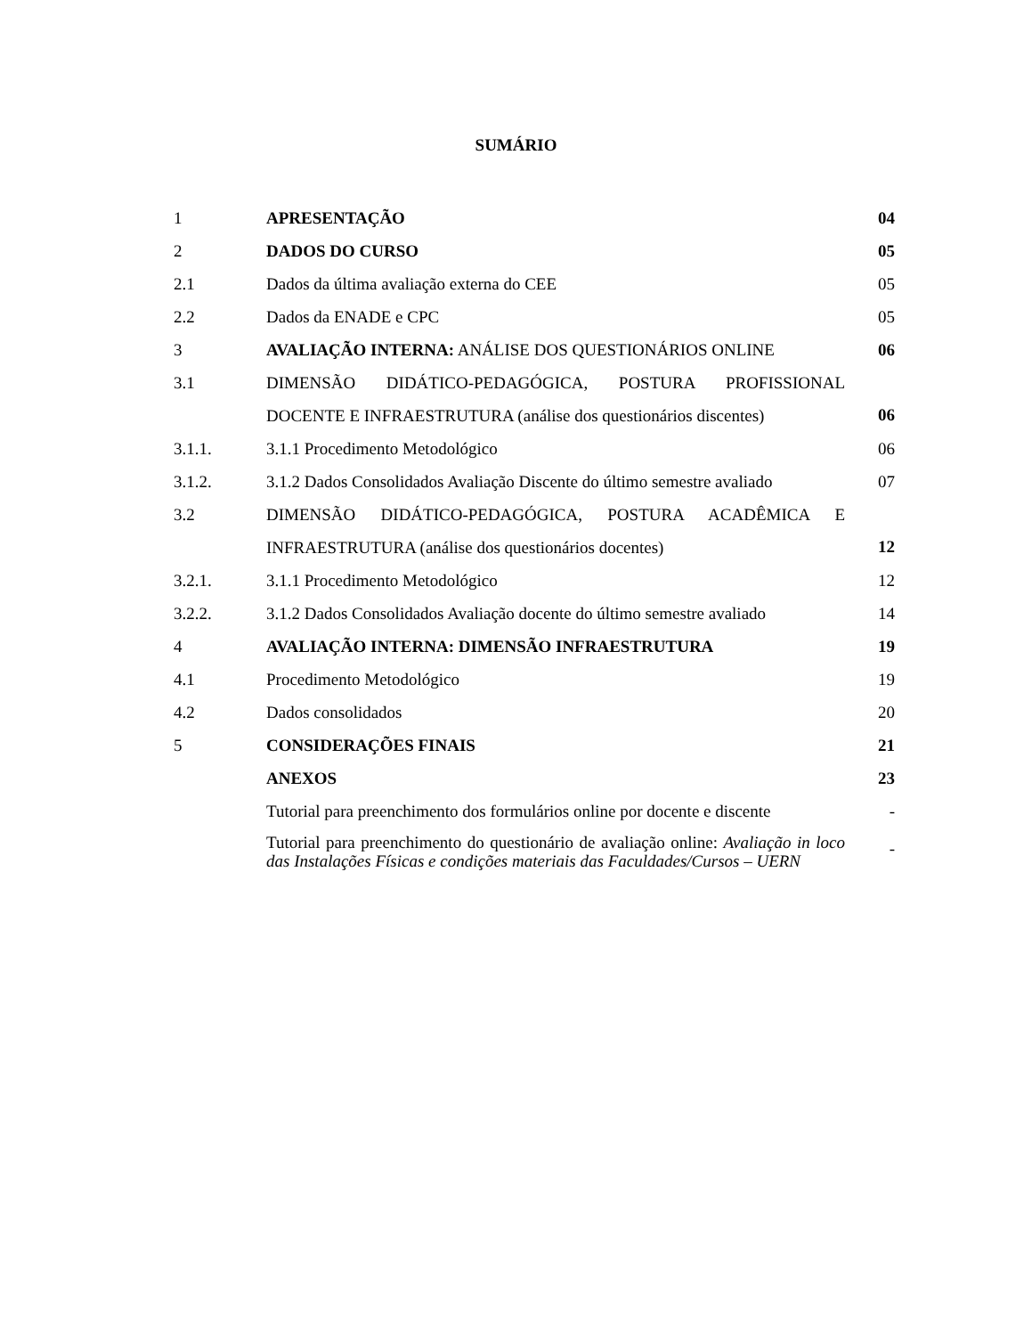SUMÁRIO
| 1 | APRESENTAÇÃO | 04 |
| 2 | DADOS DO CURSO | 05 |
| 2.1 | Dados da última avaliação externa do CEE | 05 |
| 2.2 | Dados da ENADE e CPC | 05 |
| 3 | AVALIAÇÃO INTERNA: ANÁLISE DOS QUESTIONÁRIOS ONLINE | 06 |
| 3.1 | DIMENSÃO DIDÁTICO-PEDAGÓGICA, POSTURA PROFISSIONAL DOCENTE E INFRAESTRUTURA (análise dos questionários discentes) | 06 |
| 3.1.1. | 3.1.1 Procedimento Metodológico | 06 |
| 3.1.2. | 3.1.2 Dados Consolidados Avaliação Discente do último semestre avaliado | 07 |
| 3.2 | DIMENSÃO DIDÁTICO-PEDAGÓGICA, POSTURA ACADÊMICA E INFRAESTRUTURA (análise dos questionários docentes) | 12 |
| 3.2.1. | 3.1.1 Procedimento Metodológico | 12 |
| 3.2.2. | 3.1.2 Dados Consolidados Avaliação docente do último semestre avaliado | 14 |
| 4 | AVALIAÇÃO INTERNA: DIMENSÃO INFRAESTRUTURA | 19 |
| 4.1 | Procedimento Metodológico | 19 |
| 4.2 | Dados consolidados | 20 |
| 5 | CONSIDERAÇÕES FINAIS | 21 |
| | ANEXOS | 23 |
| | Tutorial para preenchimento dos formulários online por docente e discente | - |
| | Tutorial para preenchimento do questionário de avaliação online: Avaliação in loco das Instalações Físicas e condições materiais das Faculdades/Cursos – UERN | - |